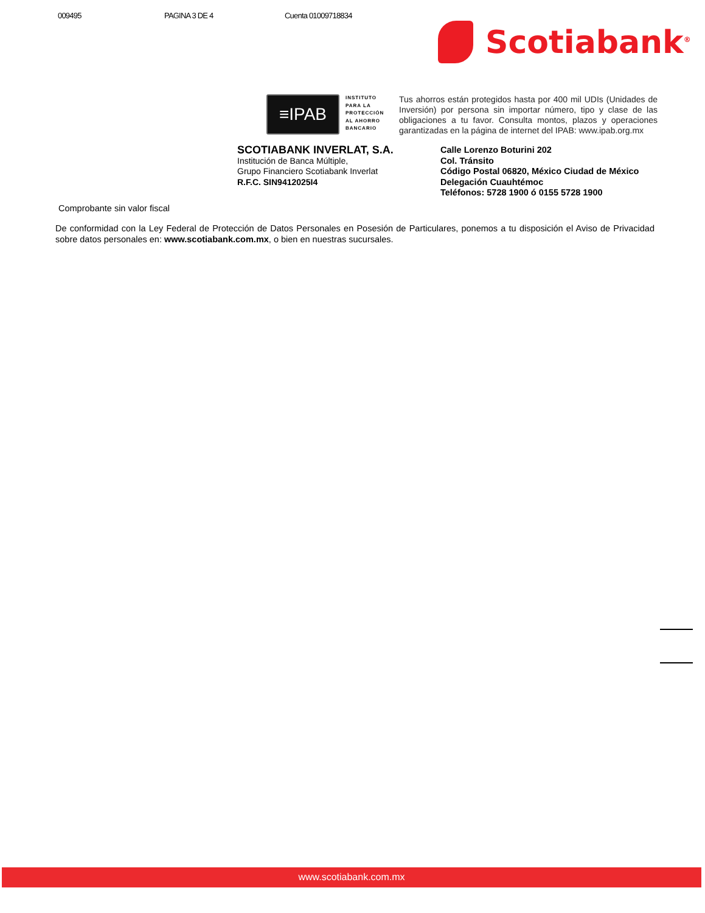009495 PAGINA 3 DE 4 Cuenta 01009718834
Scotiabank<sup>®</sup>
≡IPAB
INSTITUTO
PARA LA
PROTECCIÓN
AL AHORRO
BANCARIO
Tus ahorros están protegidos hasta por 400 mil UDIs (Unidades de Inversión) por persona sin importar número, tipo y clase de las obligaciones a tu favor. Consulta montos, plazos y operaciones garantizadas en la página de internet del IPAB: www.ipab.org.mx
SCOTIABANK INVERLAT, S.A.
Institución de Banca Múltiple,
Grupo Financiero Scotiabank Inverlat
R.F.C. SIN9412025I4
Calle Lorenzo Boturini 202
Col. Tránsito
Código Postal 06820, México Ciudad de México
Delegación Cuauhtémoc
Teléfonos: 5728 1900 ó 0155 5728 1900
Comprobante sin valor fiscal
De conformidad con la Ley Federal de Protección de Datos Personales en Posesión de Particulares, ponemos a tu disposición el Aviso de Privacidad sobre datos personales en: www.scotiabank.com.mx, o bien en nuestras sucursales.
www.scotiabank.com.mx